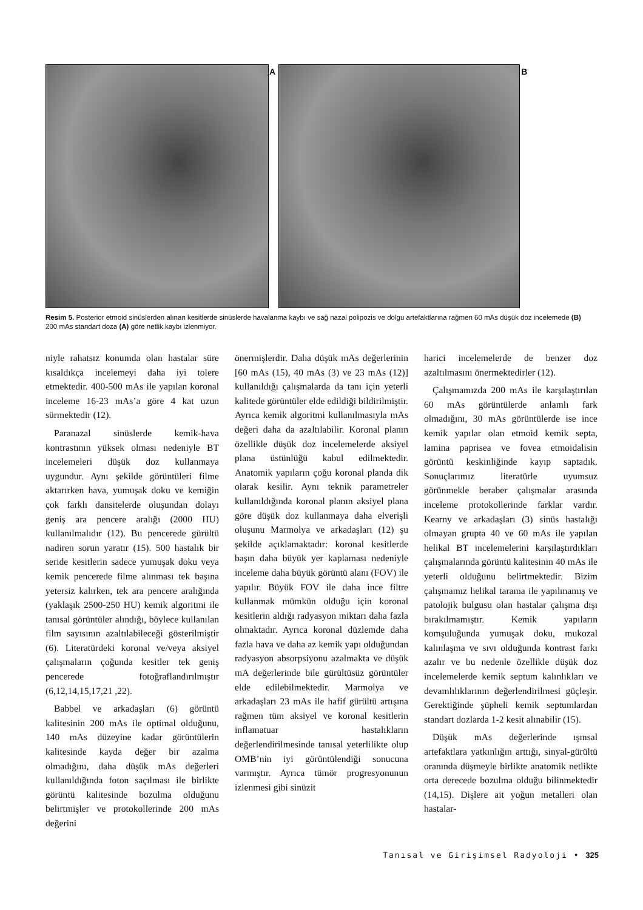A
B
Resim 5. Posterior etmoid sinüslerden alınan kesitlerde sinüslerde havalanma kaybı ve sağ nazal polipozis ve dolgu artefaktlarına rağmen 60 mAs düşük doz incelemede (B) 200 mAs standart doza (A) göre netlik kaybı izlenmiyor.
niyle rahatsız konumda olan hastalar süre kısaldıkça incelemeyi daha iyi tolere etmektedir. 400-500 mAs ile yapılan koronal inceleme 16-23 mAs’a göre 4 kat uzun sürmektedir (12).
Paranazal sinüslerde kemik-hava kontrastının yüksek olması nedeniyle BT incelemeleri düşük doz kullanmaya uygundur. Aynı şekilde görüntüleri filme aktarırken hava, yumuşak doku ve kemiğin çok farklı dansitelerde oluşundan dolayı geniş ara pencere aralığı (2000 HU) kullanılmalıdır (12). Bu pencerede gürültü nadiren sorun yaratır (15). 500 hastalık bir seride kesitlerin sadece yumuşak doku veya kemik pencerede filme alınması tek başına yetersiz kalırken, tek ara pencere aralığında (yaklaşık 2500-250 HU) kemik algoritmi ile tanısal görüntüler alındığı, böylece kullanılan film sayısının azaltılabileceği gösterilmiştir (6). Literatürdeki koronal ve/veya aksiyel çalışmaların çoğunda kesitler tek geniş pencerede fotoğraflandırılmıştır (6,12,14,15,17,21 ,22).
Babbel ve arkadaşları (6) görüntü kalitesinin 200 mAs ile optimal olduğunu, 140 mAs düzeyine kadar görüntülerin kalitesinde kayda değer bir azalma olmadığını, daha düşük mAs değerleri kullanıldığında foton saçılması ile birlikte görüntü kalitesinde bozulma olduğunu belirtmişler ve protokollerinde 200 mAs değerini
önermişlerdir. Daha düşük mAs değerlerinin [60 mAs (15), 40 mAs (3) ve 23 mAs (12)] kullanıldığı çalışmalarda da tanı için yeterli kalitede görüntüler elde edildiği bildirilmiştir. Ayrıca kemik algoritmi kullanılmasıyla mAs değeri daha da azaltılabilir. Koronal planın özellikle düşük doz incelemelerde aksiyel plana üstünlüğü kabul edilmektedir. Anatomik yapıların çoğu koronal planda dik olarak kesilir. Aynı teknik parametreler kullanıldığında koronal planın aksiyel plana göre düşük doz kullanmaya daha elverişli oluşunu Marmolya ve arkadaşları (12) şu şekilde açıklamaktadır: koronal kesitlerde başın daha büyük yer kaplaması nedeniyle inceleme daha büyük görüntü alanı (FOV) ile yapılır. Büyük FOV ile daha ince filtre kullanmak mümkün olduğu için koronal kesitlerin aldığı radyasyon miktarı daha fazla olmaktadır. Ayrıca koronal düzlemde daha fazla hava ve daha az kemik yapı olduğundan radyasyon absorpsiyonu azalmakta ve düşük mA değerlerinde bile gürültüsüz görüntüler elde edilebilmektedir. Marmolya ve arkadaşları 23 mAs ile hafif gürültü artışına rağmen tüm aksiyel ve koronal kesitlerin inflamatuar hastalıkların değerlendirilmesinde tanısal yeterlilikte olup OMB’nin iyi görüntülendiği sonucuna varmıştır. Ayrıca tümör progresyonunun izlenmesi gibi sinüzit
harici incelemelerde de benzer doz azaltılmasını önermektedirler (12).
Çalışmamızda 200 mAs ile karşılaştırılan 60 mAs görüntülerde anlamlı fark olmadığını, 30 mAs görüntülerde ise ince kemik yapılar olan etmoid kemik septa, lamina paprisea ve fovea etmoidalisin görüntü keskinliğinde kayıp saptadık. Sonuçlarımız literatürle uyumsuz görünmekle beraber çalışmalar arasında inceleme protokollerinde farklar vardır. Kearny ve arkadaşları (3) sinüs hastalığı olmayan grupta 40 ve 60 mAs ile yapılan helikal BT incelemelerini karşılaştırdıkları çalışmalarında görüntü kalitesinin 40 mAs ile yeterli olduğunu belirtmektedir. Bizim çalışmamız helikal tarama ile yapılmamış ve patolojik bulgusu olan hastalar çalışma dışı bırakılmamıştır. Kemik yapıların komşuluğunda yumuşak doku, mukozal kalınlaşma ve sıvı olduğunda kontrast farkı azalır ve bu nedenle özellikle düşük doz incelemelerde kemik septum kalınlıkları ve devamlılıklarının değerlendirilmesi güçleşir. Gerektiğinde şüpheli kemik septumlardan standart dozlarda 1-2 kesit alınabilir (15).
Düşük mAs değerlerinde ışınsal artefaktlara yatkınlığın arttığı, sinyal-gürültü oranında düşmeyle birlikte anatomik netlikte orta derecede bozulma olduğu bilinmektedir (14,15). Dişlere ait yoğun metalleri olan hastalar-
Tanısal ve Girişimsel Radyoloji • 325